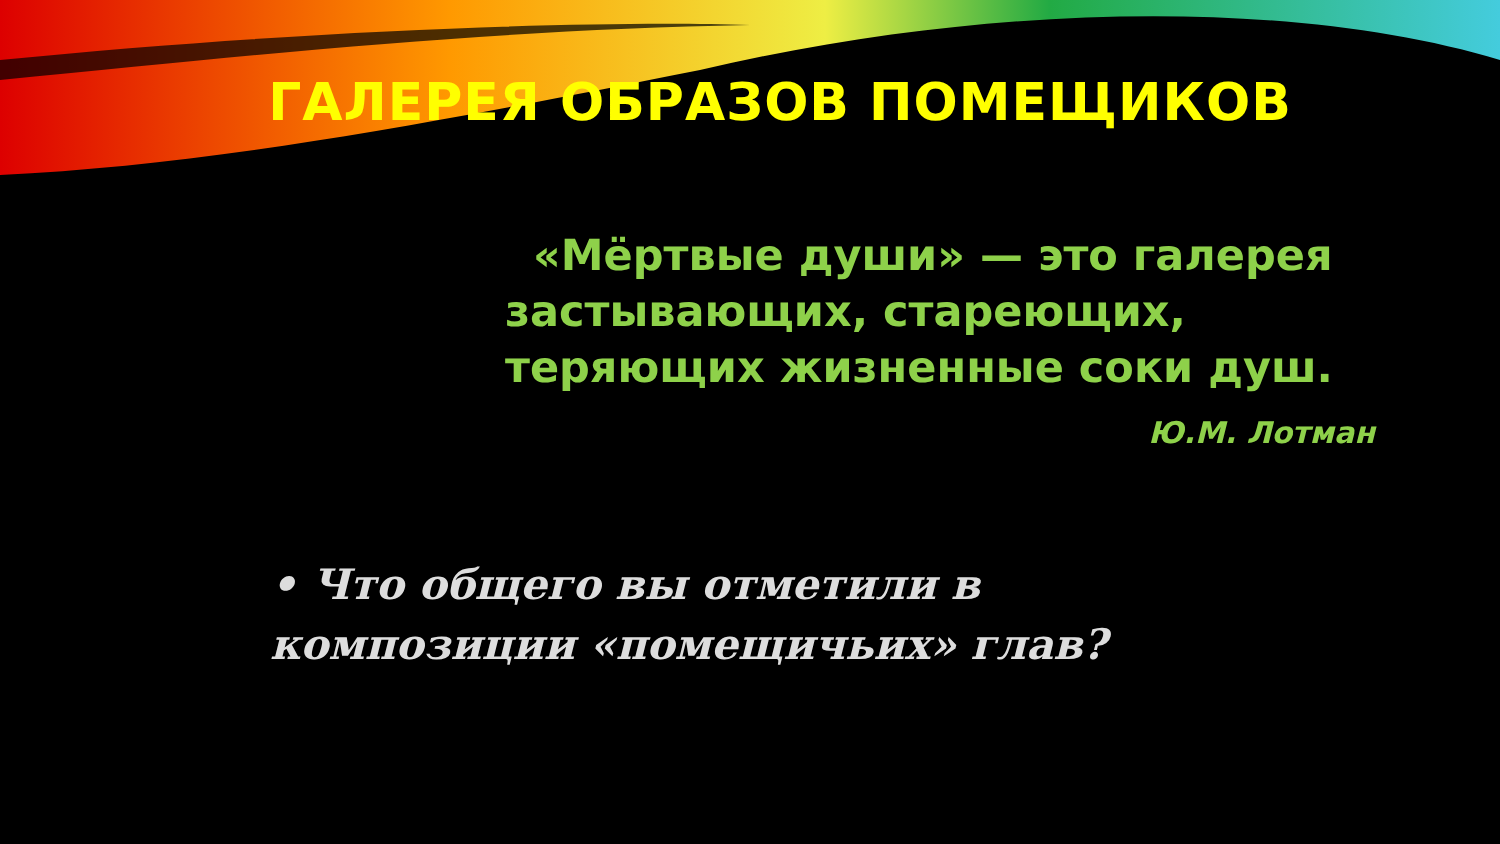ГАЛЕРЕЯ ОБРАЗОВ ПОМЕЩИКОВ
«Мёртвые души» — это галерея застывающих, стареющих, теряющих жизненные соки душ.
Ю.М. Лотман
• Что общего вы отметили в композиции «помещичьих» глав?